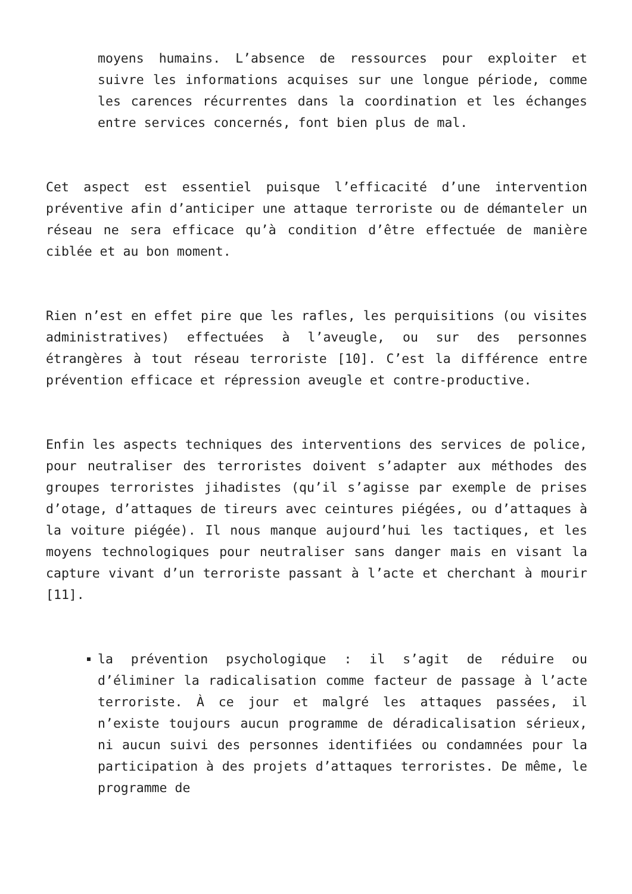moyens humains. L’absence de ressources pour exploiter et suivre les informations acquises sur une longue période, comme les carences récurrentes dans la coordination et les échanges entre services concernés, font bien plus de mal.
Cet aspect est essentiel puisque l’efficacité d’une intervention préventive afin d’anticiper une attaque terroriste ou de démanteler un réseau ne sera efficace qu’à condition d’être effectuée de manière ciblée et au bon moment.
Rien n’est en effet pire que les rafles, les perquisitions (ou visites administratives) effectuées à l’aveugle, ou sur des personnes étrangères à tout réseau terroriste [10]. C’est la différence entre prévention efficace et répression aveugle et contre-productive.
Enfin les aspects techniques des interventions des services de police, pour neutraliser des terroristes doivent s’adapter aux méthodes des groupes terroristes jihadistes (qu’il s’agisse par exemple de prises d’otage, d’attaques de tireurs avec ceintures piégées, ou d’attaques à la voiture piégée). Il nous manque aujourd’hui les tactiques, et les moyens technologiques pour neutraliser sans danger mais en visant la capture vivant d’un terroriste passant à l’acte et cherchant à mourir [11].
la prévention psychologique : il s’agit de réduire ou d’éliminer la radicalisation comme facteur de passage à l’acte terroriste. À ce jour et malgré les attaques passées, il n’existe toujours aucun programme de déradicalisation sérieux, ni aucun suivi des personnes identifiées ou condamnées pour la participation à des projets d’attaques terroristes. De même, le programme de